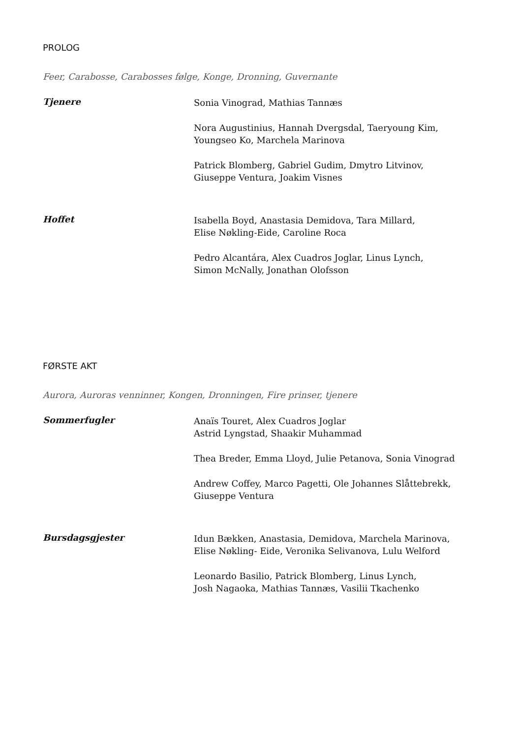PROLOG
Feer, Carabosse, Carabosses følge, Konge, Dronning, Guvernante
Tjenere
Sonia Vinograd, Mathias Tannæs
Nora Augustinius, Hannah Dvergsdal, Taeryoung Kim,
Youngseo Ko, Marchela Marinova
Patrick Blomberg, Gabriel Gudim, Dmytro Litvinov,
Giuseppe Ventura, Joakim Visnes
Hoffet
Isabella Boyd, Anastasia Demidova, Tara Millard,
Elise Nøkling-Eide, Caroline Roca
Pedro Alcantára, Alex Cuadros Joglar, Linus Lynch,
Simon McNally, Jonathan Olofsson
FØRSTE AKT
Aurora, Auroras venninner, Kongen, Dronningen, Fire prinser, tjenere
Sommerfugler
Anaïs Touret, Alex Cuadros Joglar
Astrid Lyngstad, Shaakir Muhammad
Thea Breder, Emma Lloyd, Julie Petanova, Sonia Vinograd
Andrew Coffey, Marco Pagetti, Ole Johannes Slåttebrekk,
Giuseppe Ventura
Bursdagsgjester
Idun Bækken, Anastasia, Demidova, Marchela Marinova,
Elise Nøkling- Eide, Veronika Selivanova, Lulu Welford
Leonardo Basilio, Patrick Blomberg, Linus Lynch,
Josh Nagaoka, Mathias Tannæs, Vasilii Tkachenko